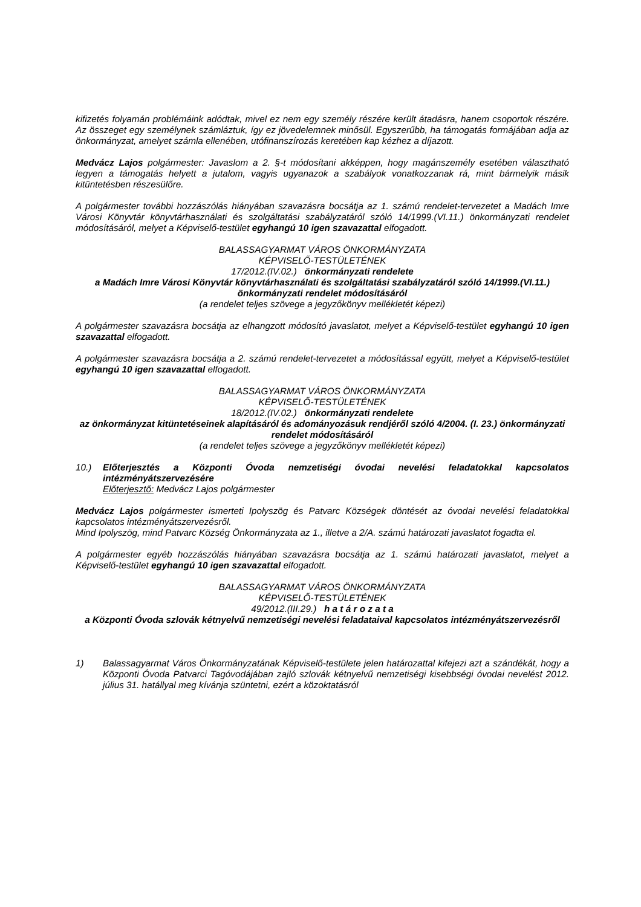kifizetés folyamán problémáink adódtak, mivel ez nem egy személy részére került átadásra, hanem csoportok részére. Az összeget egy személynek számláztuk, így ez jövedelemnek minősül. Egyszerűbb, ha támogatás formájában adja az önkormányzat, amelyet számla ellenében, utófinanszírozás keretében kap kézhez a díjazott.
Medvácz Lajos polgármester: Javaslom a 2. §-t módosítani akképpen, hogy magánszemély esetében választható legyen a támogatás helyett a jutalom, vagyis ugyanazok a szabályok vonatkozzanak rá, mint bármelyik másik kitüntetésben részesülőre.
A polgármester további hozzászólás hiányában szavazásra bocsátja az 1. számú rendelet-tervezetet a Madách Imre Városi Könyvtár könyvtárhasználati és szolgáltatási szabályzatáról szóló 14/1999.(VI.11.) önkormányzati rendelet módosításáról, melyet a Képviselő-testület egyhangú 10 igen szavazattal elfogadott.
BALASSAGYARMAT VÁROS ÖNKORMÁNYZATA
KÉPVISELŐ-TESTÜLETÉNEK
17/2012.(IV.02.) önkormányzati rendelete
a Madách Imre Városi Könyvtár könyvtárhasználati és szolgáltatási szabályzatáról szóló 14/1999.(VI.11.) önkormányzati rendelet módosításáról
(a rendelet teljes szövege a jegyzőkönyv mellékletét képezi)
A polgármester szavazásra bocsátja az elhangzott módosító javaslatot, melyet a Képviselő-testület egyhangú 10 igen szavazattal elfogadott.
A polgármester szavazásra bocsátja a 2. számú rendelet-tervezetet a módosítással együtt, melyet a Képviselő-testület egyhangú 10 igen szavazattal elfogadott.
BALASSAGYARMAT VÁROS ÖNKORMÁNYZATA
KÉPVISELŐ-TESTÜLETÉNEK
18/2012.(IV.02.) önkormányzati rendelete
az önkormányzat kitüntetéseinek alapításáról és adományozásuk rendjéről szóló 4/2004. (I. 23.) önkormányzati rendelet módosításáról
(a rendelet teljes szövege a jegyzőkönyv mellékletét képezi)
10.) Előterjesztés a Központi Óvoda nemzetiségi óvodai nevelési feladatokkal kapcsolatos intézményátszervezésére
Előterjesztő: Medvácz Lajos polgármester
Medvácz Lajos polgármester ismerteti Ipolyszög és Patvarc Községek döntését az óvodai nevelési feladatokkal kapcsolatos intézményátszervezésről.
Mind Ipolyszög, mind Patvarc Község Önkormányzata az 1., illetve a 2/A. számú határozati javaslatot fogadta el.
A polgármester egyéb hozzászólás hiányában szavazásra bocsátja az 1. számú határozati javaslatot, melyet a Képviselő-testület egyhangú 10 igen szavazattal elfogadott.
BALASSAGYARMAT VÁROS ÖNKORMÁNYZATA
KÉPVISELŐ-TESTÜLETÉNEK
49/2012.(III.29.) h a t á r o z a t a
a Központi Óvoda szlovák kétnyelvű nemzetiségi nevelési feladataival kapcsolatos intézményátszervezésről
1) Balassagyarmat Város Önkormányzatának Képviselő-testülete jelen határozattal kifejezi azt a szándékát, hogy a Központi Óvoda Patvarci Tagóvodájában zajló szlovák kétnyelvű nemzetiségi kisebbségi óvodai nevelést 2012. július 31. hatállyal meg kívánja szüntetni, ezért a közoktatásról